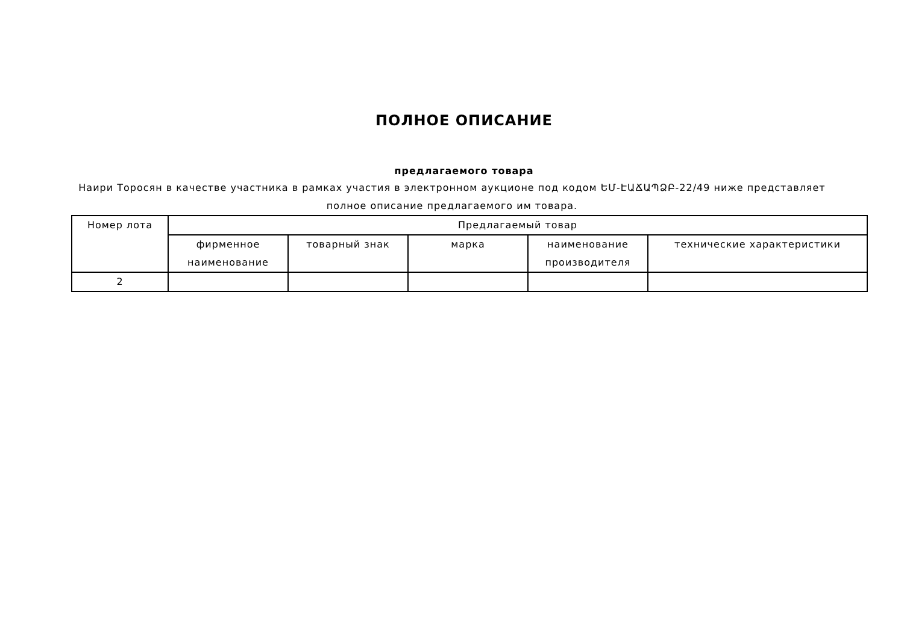ПОЛНОЕ ОПИСАНИЕ
предлагаемого товара
Наири Торосян в качестве участника в рамках участия в электронном аукционе под кодом ԵՄ-ԷԱՃԱՊՁԲ-22/49 ниже представляет полное описание предлагаемого им товара.
| Номер лота | Предлагаемый товар | | | | |
| --- | --- | --- | --- | --- | --- |
| | фирменное наименование | товарный знак | марка | наименование производителя | технические характеристики |
| 2 | | | | | |